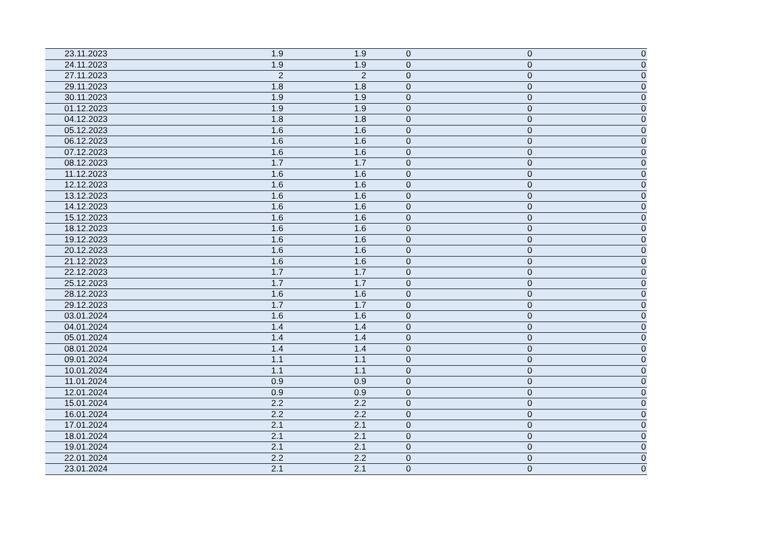| 23.11.2023 | 1.9 | 1.9 | 0 | 0 | 0 |
| 24.11.2023 | 1.9 | 1.9 | 0 | 0 | 0 |
| 27.11.2023 | 2 | 2 | 0 | 0 | 0 |
| 29.11.2023 | 1.8 | 1.8 | 0 | 0 | 0 |
| 30.11.2023 | 1.9 | 1.9 | 0 | 0 | 0 |
| 01.12.2023 | 1.9 | 1.9 | 0 | 0 | 0 |
| 04.12.2023 | 1.8 | 1.8 | 0 | 0 | 0 |
| 05.12.2023 | 1.6 | 1.6 | 0 | 0 | 0 |
| 06.12.2023 | 1.6 | 1.6 | 0 | 0 | 0 |
| 07.12.2023 | 1.6 | 1.6 | 0 | 0 | 0 |
| 08.12.2023 | 1.7 | 1.7 | 0 | 0 | 0 |
| 11.12.2023 | 1.6 | 1.6 | 0 | 0 | 0 |
| 12.12.2023 | 1.6 | 1.6 | 0 | 0 | 0 |
| 13.12.2023 | 1.6 | 1.6 | 0 | 0 | 0 |
| 14.12.2023 | 1.6 | 1.6 | 0 | 0 | 0 |
| 15.12.2023 | 1.6 | 1.6 | 0 | 0 | 0 |
| 18.12.2023 | 1.6 | 1.6 | 0 | 0 | 0 |
| 19.12.2023 | 1.6 | 1.6 | 0 | 0 | 0 |
| 20.12.2023 | 1.6 | 1.6 | 0 | 0 | 0 |
| 21.12.2023 | 1.6 | 1.6 | 0 | 0 | 0 |
| 22.12.2023 | 1.7 | 1.7 | 0 | 0 | 0 |
| 25.12.2023 | 1.7 | 1.7 | 0 | 0 | 0 |
| 28.12.2023 | 1.6 | 1.6 | 0 | 0 | 0 |
| 29.12.2023 | 1.7 | 1.7 | 0 | 0 | 0 |
| 03.01.2024 | 1.6 | 1.6 | 0 | 0 | 0 |
| 04.01.2024 | 1.4 | 1.4 | 0 | 0 | 0 |
| 05.01.2024 | 1.4 | 1.4 | 0 | 0 | 0 |
| 08.01.2024 | 1.4 | 1.4 | 0 | 0 | 0 |
| 09.01.2024 | 1.1 | 1.1 | 0 | 0 | 0 |
| 10.01.2024 | 1.1 | 1.1 | 0 | 0 | 0 |
| 11.01.2024 | 0.9 | 0.9 | 0 | 0 | 0 |
| 12.01.2024 | 0.9 | 0.9 | 0 | 0 | 0 |
| 15.01.2024 | 2.2 | 2.2 | 0 | 0 | 0 |
| 16.01.2024 | 2.2 | 2.2 | 0 | 0 | 0 |
| 17.01.2024 | 2.1 | 2.1 | 0 | 0 | 0 |
| 18.01.2024 | 2.1 | 2.1 | 0 | 0 | 0 |
| 19.01.2024 | 2.1 | 2.1 | 0 | 0 | 0 |
| 22.01.2024 | 2.2 | 2.2 | 0 | 0 | 0 |
| 23.01.2024 | 2.1 | 2.1 | 0 | 0 | 0 |